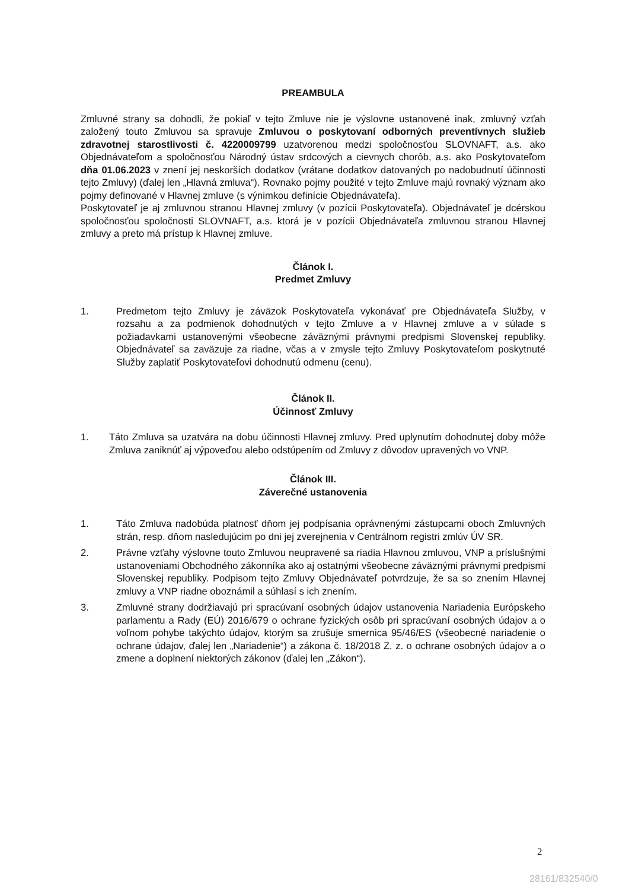PREAMBULA
Zmluvné strany sa dohodli, že pokiaľ v tejto Zmluve nie je výslovne ustanovené inak, zmluvný vzťah založený touto Zmluvou sa spravuje Zmluvou o poskytovaní odborných preventívnych služieb zdravotnej starostlivosti č. 4220009799 uzatvorenou medzi spoločnosťou SLOVNAFT, a.s. ako Objednávateľom a spoločnosťou Národný ústav srdcových a cievnych chorôb, a.s. ako Poskytovateľom dňa 01.06.2023 v znení jej neskorších dodatkov (vrátane dodatkov datovaných po nadobudnutí účinnosti tejto Zmluvy) (ďalej len „Hlavná zmluva“). Rovnako pojmy použité v tejto Zmluve majú rovnaký význam ako pojmy definované v Hlavnej zmluve (s výnimkou definície Objednávateľa).
Poskytovateľ je aj zmluvnou stranou Hlavnej zmluvy (v pozícii Poskytovateľa). Objednávateľ je dcérskou spoločnosťou spoločnosti SLOVNAFT, a.s. ktorá je v pozícii Objednávateľa zmluvnou stranou Hlavnej zmluvy a preto má prístup k Hlavnej zmluve.
Článok I.
Predmet Zmluvy
1. Predmetom tejto Zmluvy je záväzok Poskytovateľa vykonávať pre Objednávateľa Služby, v rozsahu a za podmienok dohodnutých v tejto Zmluve a v Hlavnej zmluve a v súlade s požiadavkami ustanovenými všeobecne záväznými právnymi predpismi Slovenskej republiky. Objednávateľ sa zaväzuje za riadne, včas a v zmysle tejto Zmluvy Poskytovateľom poskytnuté Služby zaplatiť Poskytovateľovi dohodnutú odmenu (cenu).
Článok II.
Účinnosť Zmluvy
1. Táto Zmluva sa uzatvára na dobu účinnosti Hlavnej zmluvy. Pred uplynutím dohodnutej doby môže Zmluva zaniknúť aj výpoveďou alebo odstúpením od Zmluvy z dôvodov upravených vo VNP.
Článok III.
Záverečné ustanovenia
1. Táto Zmluva nadobúda platnosť dňom jej podpísania oprávnenými zástupcami oboch Zmluvných strán, resp. dňom nasledujúcim po dni jej zverejnenia v Centrálnom registri zmlúv ÚV SR.
2. Právne vzťahy výslovne touto Zmluvou neupravené sa riadia Hlavnou zmluvou, VNP a príslušnými ustanoveniami Obchodného zákonníka ako aj ostatnými všeobecne záväznými právnymi predpismi Slovenskej republiky. Podpisom tejto Zmluvy Objednávateľ potvrdzuje, že sa so znením Hlavnej zmluvy a VNP riadne oboznámil a súhlasí s ich znením.
3. Zmluvné strany dodržiavajú pri spracúvaní osobných údajov ustanovenia Nariadenia Európskeho parlamentu a Rady (EÚ) 2016/679 o ochrane fyzických osôb pri spracúvaní osobných údajov a o voľnom pohybe takýchto údajov, ktorým sa zrušuje smernica 95/46/ES (všeobecné nariadenie o ochrane údajov, ďalej len „Nariadenie“) a zákona č. 18/2018 Z. z. o ochrane osobných údajov a o zmene a doplnení niektorých zákonov (ďalej len „Zákon“).
2
28161/832540/0